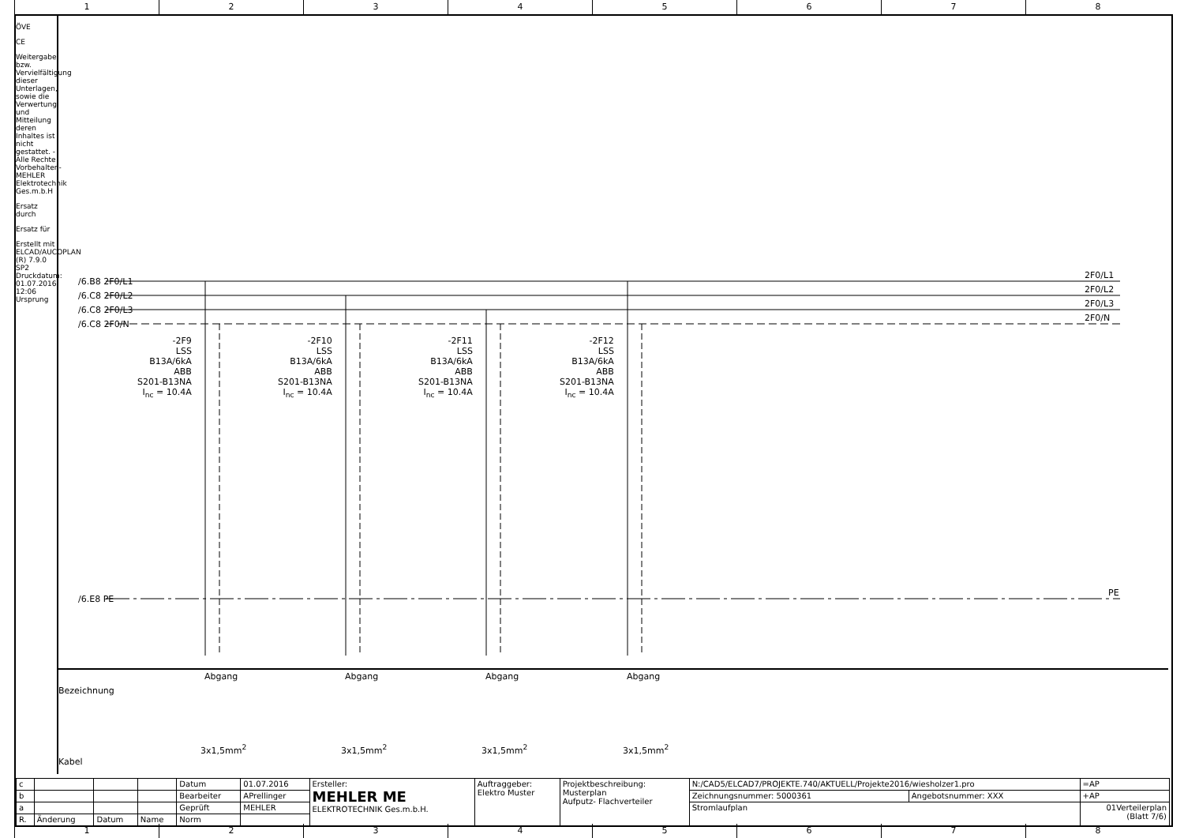1 2 3 4 5 6 7 8
ÖVE
CE
Weitergabe bzw. Vervielfältigung dieser Unterlagen, sowie die Verwertung und Mitteilung deren Inhaltes ist nicht gestattet. -Alle Rechte Vorbehalten- MEHLER Elektrotechnik Ges.m.b.H
Ersatz durch
Ersatz für
Erstellt mit ELCAD/AUCOPLAN (R) 7.9.0 SP2 Druckdatum: 01.07.2016 12:06 Ursprung
/6.B8 2F0/L1
/6.C8 2F0/L2
/6.C8 2F0/L3
/6.C8 2F0/N
/6.E8 PE
2F0/L1
2F0/L2
2F0/L3
2F0/N
PE
-2F9
LSS
B13A/6kA
ABB
S201-B13NA
I<sub>nc</sub> = 10.4A
-2F10
LSS
B13A/6kA
ABB
S201-B13NA
I<sub>nc</sub> = 10.4A
-2F11
LSS
B13A/6kA
ABB
S201-B13NA
I<sub>nc</sub> = 10.4A
-2F12
LSS
B13A/6kA
ABB
S201-B13NA
I<sub>nc</sub> = 10.4A
Bezeichnung
Kabel
Abgang Abgang Abgang Abgang
3x1,5mm<sup>2</sup> 3x1,5mm<sup>2</sup> 3x1,5mm<sup>2</sup> 3x1,5mm<sup>2</sup>
| c | | | | Datum | 01.07.2016 | Ersteller: MEHLER ME ELEKTROTECHNIK Ges.m.b.H. | Auftraggeber: Elektro Muster | Projektbeschreibung: Musterplan Aufputz- Flachverteiler | N:/CAD5/ELCAD7/PROJEKTE.740/AKTUELL/Projekte2016/wiesholzer1.pro | | =AP |
| b | | | | Bearbeiter | APrellinger | | | | Zeichnungsnummer: 5000361 | Angebotsnummer: XXX | +AP |
| a | | | | Geprüft | MEHLER | | | | Stromlaufplan | | 01Verteilerplan (Blatt 7/6) |
| R. | Änderung | Datum | Name | Norm | | | | | | | |
1 2 3 4 5 6 7 8